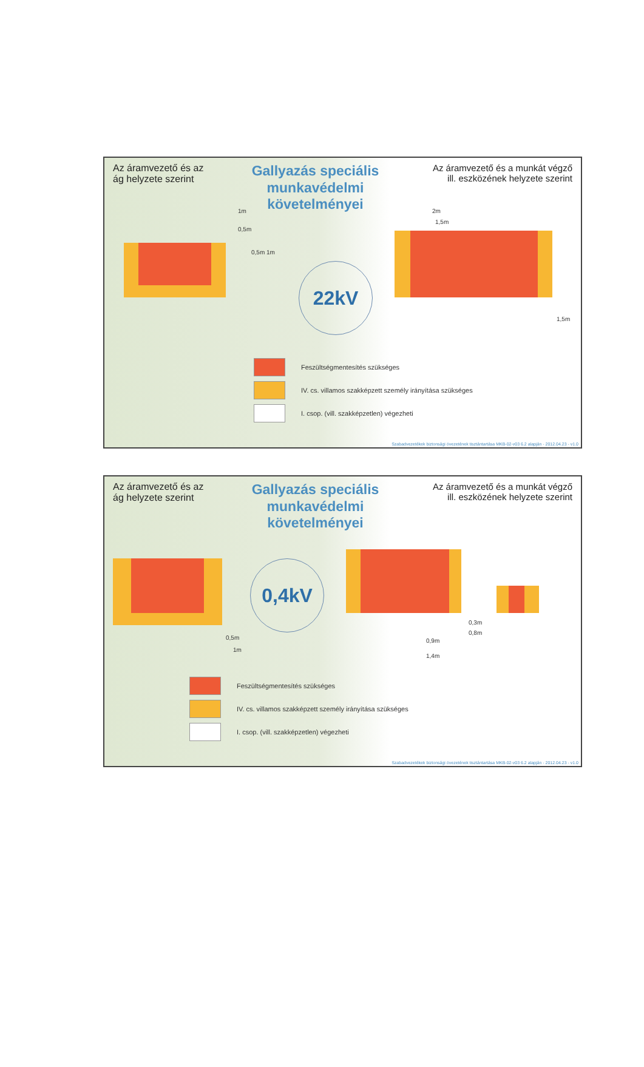Az áramvezető és az ág helyzete szerint
Gallyazás speciális munkavédelmi követelményei
Az áramvezető és a munkát végző ill. eszközének helyzete szerint
22kV
1m
0,5m
0,5m 1m
2m
1,5m
1,5m
Feszültségmentesítés szükséges
IV. cs. villamos szakképzett személy irányítása szükséges
I. csop. (vill. szakképzetlen) végezheti
Szabadvezetékek biztonsági övezetének tisztántartása MKB-02-v03 6.2 alapján - 2012.04.23 - v1.0
Az áramvezető és az ág helyzete szerint
Gallyazás speciális munkavédelmi követelményei
Az áramvezető és a munkát végző ill. eszközének helyzete szerint
0,4kV
0,5m
1m
0,9m
1,4m
0,3m
0,8m
Feszültségmentesítés szükséges
IV. cs. villamos szakképzett személy irányítása szükséges
I. csop. (vill. szakképzetlen) végezheti
Szabadvezetékek biztonsági övezetének tisztántartása MKB-02-v03 6.2 alapján - 2012.04.23 - v1.0